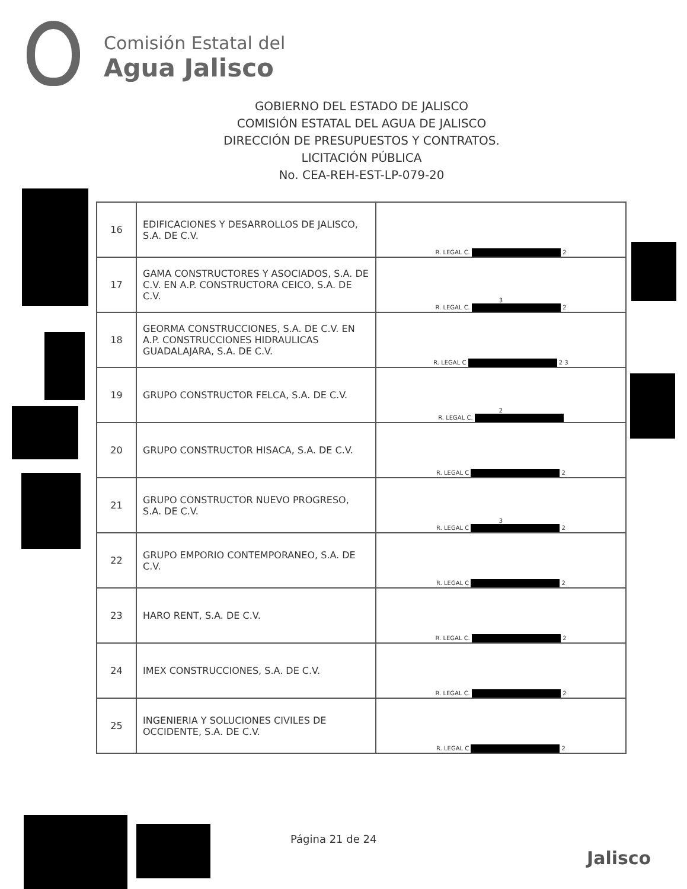Comisión Estatal del
Agua Jalisco
GOBIERNO DEL ESTADO DE JALISCO
COMISIÓN ESTATAL DEL AGUA DE JALISCO
DIRECCIÓN DE PRESUPUESTOS Y CONTRATOS.
LICITACIÓN PÚBLICA
No. CEA-REH-EST-LP-079-20
| 16 | EDIFICACIONES Y DESARROLLOS DE JALISCO, S.A. DE C.V. | R. LEGAL C. 2 |
| 17 | GAMA CONSTRUCTORES Y ASOCIADOS, S.A. DE C.V. EN A.P. CONSTRUCTORA CEICO, S.A. DE C.V. | 3 R. LEGAL C. 2 |
| 18 | GEORMA CONSTRUCCIONES, S.A. DE C.V. EN A.P. CONSTRUCCIONES HIDRAULICAS GUADALAJARA, S.A. DE C.V. | R. LEGAL C 2 3 |
| 19 | GRUPO CONSTRUCTOR FELCA, S.A. DE C.V. | 2 R. LEGAL C. |
| 20 | GRUPO CONSTRUCTOR HISACA, S.A. DE C.V. | R. LEGAL C 2 |
| 21 | GRUPO CONSTRUCTOR NUEVO PROGRESO, S.A. DE C.V. | 3 R. LEGAL C 2 |
| 22 | GRUPO EMPORIO CONTEMPORANEO, S.A. DE C.V. | R. LEGAL C 2 |
| 23 | HARO RENT, S.A. DE C.V. | R. LEGAL C. 2 |
| 24 | IMEX CONSTRUCCIONES, S.A. DE C.V. | R. LEGAL C. 2 |
| 25 | INGENIERIA Y SOLUCIONES CIVILES DE OCCIDENTE, S.A. DE C.V. | R. LEGAL C 2 |
Página 21 de 24
Jalisco